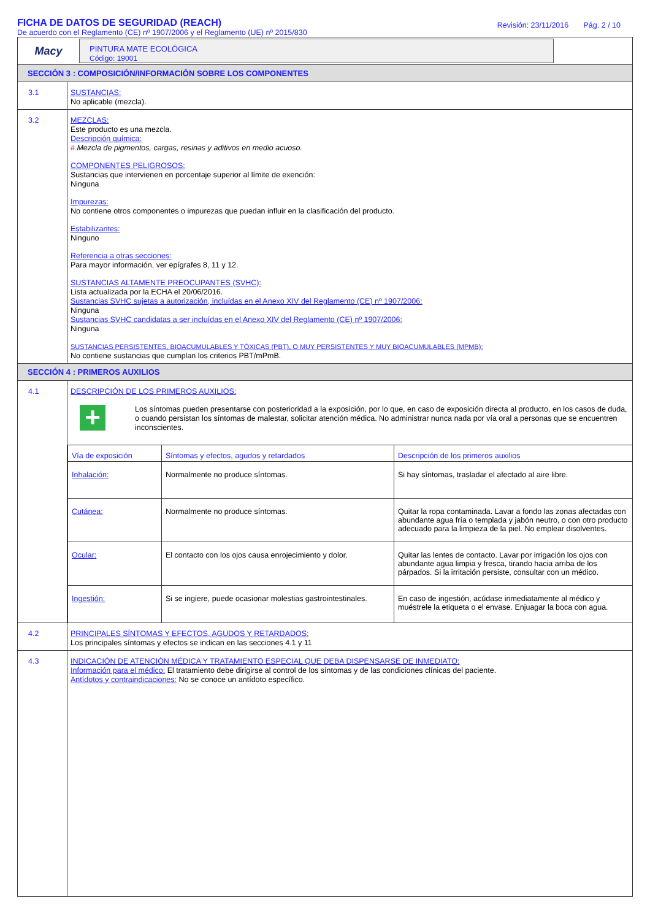FICHA DE DATOS DE SEGURIDAD (REACH)
De acuerdo con el Reglamento (CE) nº 1907/2006 y el Reglamento (UE) nº 2015/830
Revisión: 23/11/2016 Pág. 2 / 10
Macy
PINTURA MATE ECOLÓGICA
Código: 19001
SECCIÓN 3 : COMPOSICIÓN/INFORMACIÓN SOBRE LOS COMPONENTES
3.1
SUSTANCIAS:
No aplicable (mezcla).
3.2
MEZCLAS:
Este producto es una mezcla.
Descripción química:
# Mezcla de pigmentos, cargas, resinas y aditivos en medio acuoso.
COMPONENTES PELIGROSOS:
Sustancias que intervienen en porcentaje superior al límite de exención:
Ninguna
Impurezas:
No contiene otros componentes o impurezas que puedan influir en la clasificación del producto.
Estabilizantes:
Ninguno
Referencia a otras secciones:
Para mayor información, ver epígrafes 8, 11 y 12.
SUSTANCIAS ALTAMENTE PREOCUPANTES (SVHC):
Lista actualizada por la ECHA el 20/06/2016.
Sustancias SVHC sujetas a autorización, incluídas en el Anexo XIV del Reglamento (CE) nº 1907/2006:
Ninguna
Sustancias SVHC candidatas a ser incluídas en el Anexo XIV del Reglamento (CE) nº 1907/2006:
Ninguna
SUSTANCIAS PERSISTENTES, BIOACUMULABLES Y TÓXICAS (PBT), O MUY PERSISTENTES Y MUY BIOACUMULABLES (MPMB):
No contiene sustancias que cumplan los criterios PBT/mPmB.
SECCIÓN 4 : PRIMEROS AUXILIOS
4.1
DESCRIPCIÓN DE LOS PRIMEROS AUXILIOS:
+
Los síntomas pueden presentarse con posterioridad a la exposición, por lo que, en caso de exposición directa al producto, en los casos de duda, o cuando persistan los síntomas de malestar, solicitar atención médica. No administrar nunca nada por vía oral a personas que se encuentren inconscientes.
| Vía de exposición | Síntomas y efectos, agudos y retardados | Descripción de los primeros auxilios |
| --- | --- | --- |
| Inhalación: | Normalmente no produce síntomas. | Si hay síntomas, trasladar el afectado al aire libre. |
| Cutánea: | Normalmente no produce síntomas. | Quitar la ropa contaminada. Lavar a fondo las zonas afectadas con abundante agua fría o templada y jabón neutro, o con otro producto adecuado para la limpieza de la piel. No emplear disolventes. |
| Ocular: | El contacto con los ojos causa enrojecimiento y dolor. | Quitar las lentes de contacto. Lavar por irrigación los ojos con abundante agua limpia y fresca, tirando hacia arriba de los párpados. Si la irritación persiste, consultar con un médico. |
| Ingestión: | Si se ingiere, puede ocasionar molestias gastrointestinales. | En caso de ingestión, acúdase inmediatamente al médico y muéstrele la etiqueta o el envase. Enjuagar la boca con agua. |
4.2
PRINCIPALES SÍNTOMAS Y EFECTOS, AGUDOS Y RETARDADOS:
Los principales síntomas y efectos se indican en las secciones 4.1 y 11
4.3
INDICACIÓN DE ATENCIÓN MÉDICA Y TRATAMIENTO ESPECIAL QUE DEBA DISPENSARSE DE INMEDIATO:
Información para el médico: El tratamiento debe dirigirse al control de los síntomas y de las condiciones clínicas del paciente.
Antídotos y contraindicaciones: No se conoce un antídoto específico.